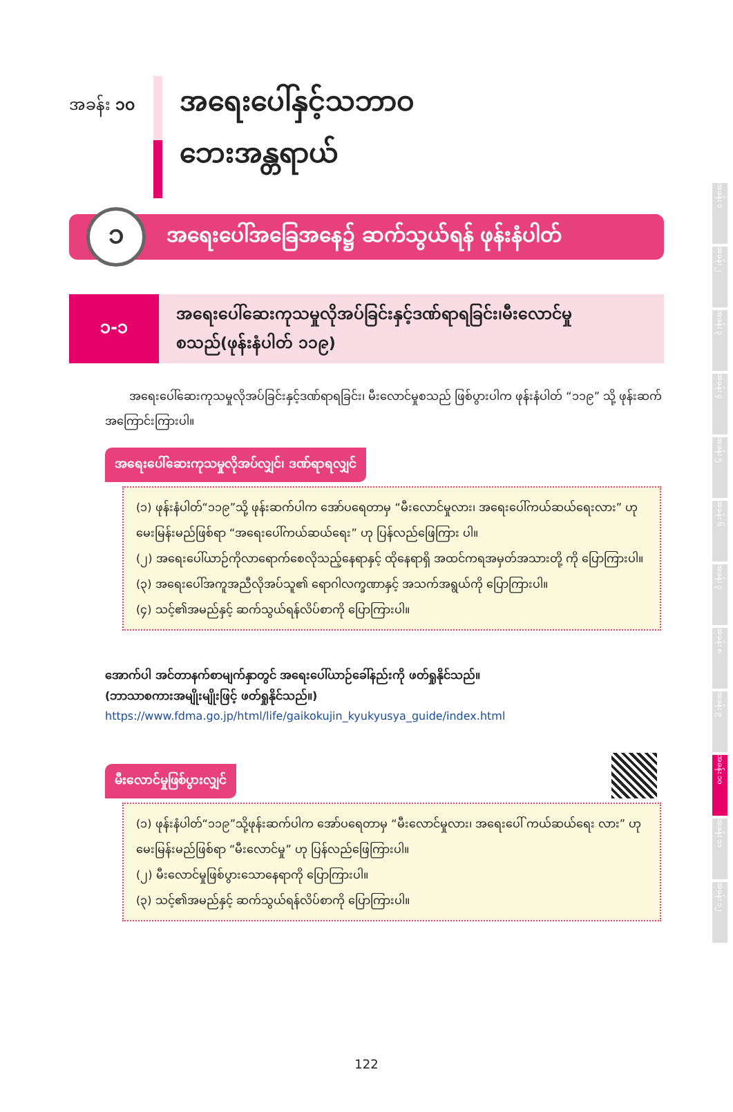အခန်း ၁၀
အရေးပေါ်နှင့်သဘာဝ
ဘေးအန္တရာယ်
၁
အရေးပေါ်အခြေအနေ၌ ဆက်သွယ်ရန် ဖုန်းနံပါတ်
၁-၁
အရေးပေါ်ဆေးကုသမှုလိုအပ်ခြင်းနှင့်ဒဏ်ရာရခြင်း၊မီးလောင်မှု
စသည်(ဖုန်းနံပါတ် ၁၁၉)
အရေးပေါ်ဆေးကုသမှုလိုအပ်ခြင်းနှင့်ဒဏ်ရာရခြင်း၊ မီးလောင်မှုစသည် ဖြစ်ပွားပါက ဖုန်းနံပါတ် “၁၁၉” သို့ ဖုန်းဆက်အကြောင်းကြားပါ။
အရေးပေါ်ဆေးကုသမှုလိုအပ်လျှင်၊ ဒဏ်ရာရလျှင်
(၁) ဖုန်းနံပါတ်“၁၁၉”သို့ ဖုန်းဆက်ပါက အော်ပရေတာမှ “မီးလောင်မှုလား၊ အရေးပေါ်ကယ်ဆယ်ရေးလား” ဟု မေးမြန်းမည်ဖြစ်ရာ “အရေးပေါ်ကယ်ဆယ်ရေး” ဟု ပြန်လည်ဖြေကြား ပါ။
(၂) အရေးပေါ်ယာဉ်ကိုလာရောက်စေလိုသည့်နေရာနှင့် ထိုနေရာရှိ အထင်ကရအမှတ်အသားတို့ ကို ပြောကြားပါ။
(၃) အရေးပေါ်အကူအညီလိုအပ်သူ၏ ရောဂါလက္ခဏာနှင့် အသက်အရွယ်ကို ပြောကြားပါ။
(၄) သင့်၏အမည်နှင့် ဆက်သွယ်ရန်လိပ်စာကို ပြောကြားပါ။
အောက်ပါ အင်တာနက်စာမျက်နှာတွင် အရေးပေါ်ယာဉ်ခေါ်နည်းကို ဖတ်ရှုနိုင်သည်။
(ဘာသာစကားအမျိုးမျိုးဖြင့် ဖတ်ရှုနိုင်သည်။)
https://www.fdma.go.jp/html/life/gaikokujin_kyukyusya_guide/index.html
မီးလောင်မှုဖြစ်ပွားလျှင်
(၁) ဖုန်းနံပါတ်“၁၁၉”သို့ဖုန်းဆက်ပါက အော်ပရေတာမှ “မီးလောင်မှုလား၊ အရေးပေါ် ကယ်ဆယ်ရေး လား” ဟု မေးမြန်းမည်ဖြစ်ရာ “မီးလောင်မှု” ဟု ပြန်လည်ဖြေကြားပါ။
(၂) မီးလောင်မှုဖြစ်ပွားသောနေရာကို ပြောကြားပါ။
(၃) သင့်၏အမည်နှင့် ဆက်သွယ်ရန်လိပ်စာကို ပြောကြားပါ။
အခန်း ၁
အခန်း ၂
အခန်း ၃
အခန်း ၄
အခန်း ၅
အခန်း ၆
အခန်း ၇
အခန်း ၈
အခန်း ၉
အခန်း ၁၀
အခန်း ၁၁
အခန်း ၁၂
122